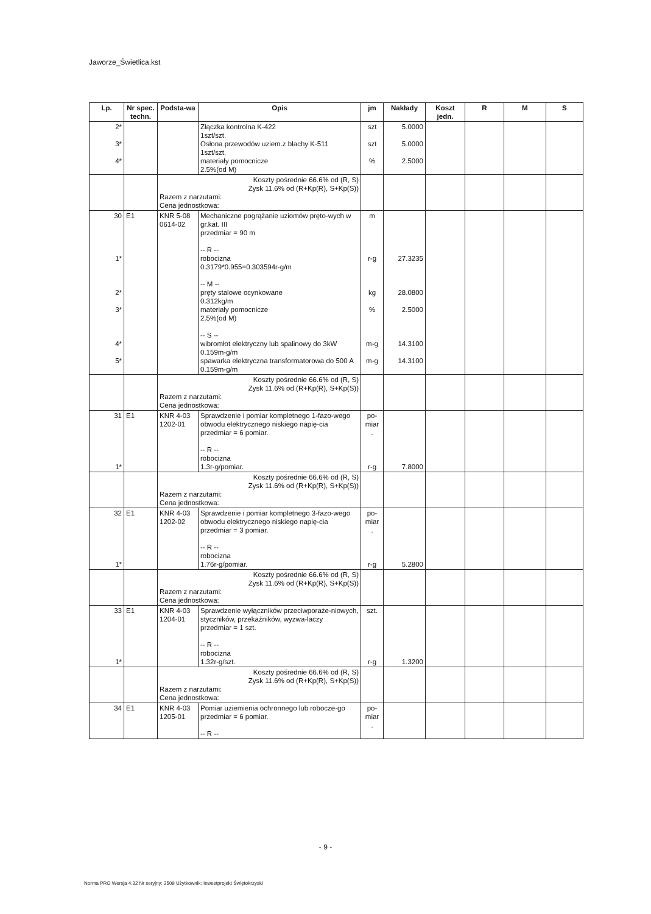Jaworze_Świetlica.kst
| Lp. | Nr spec. techn. | Podsta-wa | Opis | jm | Nakłady | Koszt jedn. | R | M | S |
| --- | --- | --- | --- | --- | --- | --- | --- | --- | --- |
| 2* 3* 4* | | | Złączka kontrolna K-422 1szt/szt. Osłona przewodów uziem.z blachy K-511 1szt/szt. materiały pomocnicze 2.5%(od M) | szt szt % | 5.0000 5.0000 2.5000 | | | | |
| | | Koszty pośrednie 66.6% od (R, S) Zysk 11.6% od (R+Kp(R), S+Kp(S)) Razem z narzutami: Cena jednostkowa: | | | | | | | |
| 30 1* 2* 3* 4* 5* | E1 | KNR 5-08 0614-02 | Mechaniczne pogrążanie uziomów pręto-wych w gr.kat. III przedmiar = 90 m -- R -- robocizna 0.3179*0.955=0.303594r-g/m -- M -- pręty stalowe ocynkowane 0.312kg/m materiały pomocnicze 2.5%(od M) -- S -- wibromłot elektryczny lub spalinowy do 3kW 0.159m-g/m spawarka elektryczna transformatorowa do 500 A 0.159m-g/m | m r-g kg % m-g m-g | 27.3235 28.0800 2.5000 14.3100 14.3100 | | | | |
| | | Koszty pośrednie 66.6% od (R, S) Zysk 11.6% od (R+Kp(R), S+Kp(S)) Razem z narzutami: Cena jednostkowa: | | | | | | | |
| 31 1* | E1 | KNR 4-03 1202-01 | Sprawdzenie i pomiar kompletnego 1-fazo-wego obwodu elektrycznego niskiego napię-cia przedmiar = 6 pomiar. -- R -- robocizna 1.3r-g/pomiar. | po-miar . r-g | 7.8000 | | | | |
| | | Koszty pośrednie 66.6% od (R, S) Zysk 11.6% od (R+Kp(R), S+Kp(S)) Razem z narzutami: Cena jednostkowa: | | | | | | | |
| 32 1* | E1 | KNR 4-03 1202-02 | Sprawdzenie i pomiar kompletnego 3-fazo-wego obwodu elektrycznego niskiego napię-cia przedmiar = 3 pomiar. -- R -- robocizna 1.76r-g/pomiar. | po-miar . r-g | 5.2800 | | | | |
| | | Koszty pośrednie 66.6% od (R, S) Zysk 11.6% od (R+Kp(R), S+Kp(S)) Razem z narzutami: Cena jednostkowa: | | | | | | | |
| 33 1* | E1 | KNR 4-03 1204-01 | Sprawdzenie wyłączników przeciwporaże-niowych, styczników, przekaźników, wyzwa-laczy przedmiar = 1 szt. -- R -- robocizna 1.32r-g/szt. | szt. r-g | 1.3200 | | | | |
| | | Koszty pośrednie 66.6% od (R, S) Zysk 11.6% od (R+Kp(R), S+Kp(S)) Razem z narzutami: Cena jednostkowa: | | | | | | | |
| 34 | E1 | KNR 4-03 1205-01 | Pomiar uziemienia ochronnego lub robocze-go przedmiar = 6 pomiar. -- R -- | po-miar . | | | | | |
- 9 -
Norma PRO Wersja 4.32 Nr seryjny: 2509 Użytkownik: Inwestprojekt Świętokrzyski